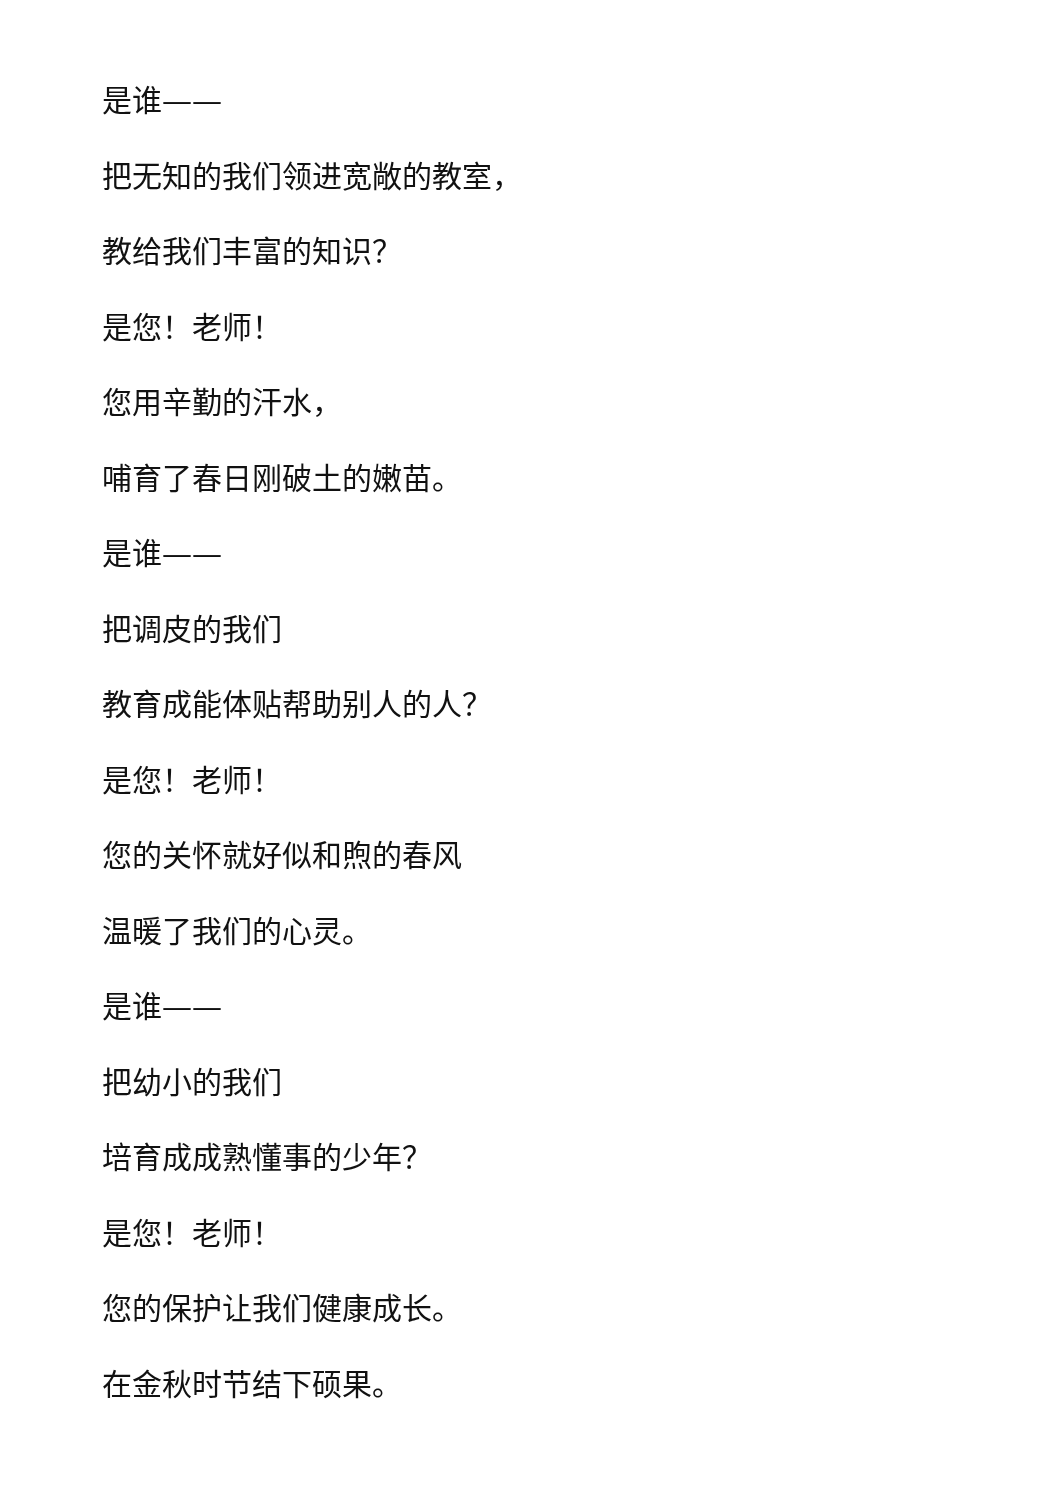是谁——
把无知的我们领进宽敞的教室，
教给我们丰富的知识？
是您！老师！
您用辛勤的汗水，
哺育了春日刚破土的嫩苗。
是谁——
把调皮的我们
教育成能体贴帮助别人的人？
是您！老师！
您的关怀就好似和煦的春风
温暖了我们的心灵。
是谁——
把幼小的我们
培育成成熟懂事的少年？
是您！老师！
您的保护让我们健康成长。
在金秋时节结下硕果。